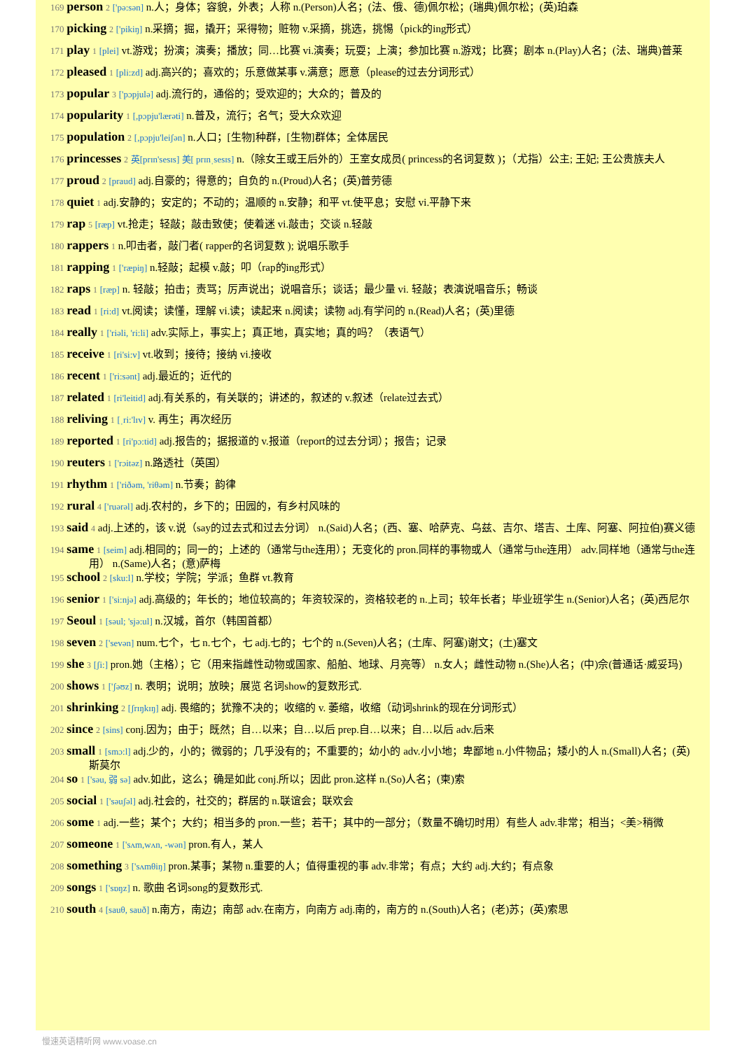169 person 2 ['pə:sən] n.人；身体；容貌，外表；人称 n.(Person)人名；(法、俄、德)佩尔松；(瑞典)佩尔松；(英)珀森
170 picking 2 ['pikiŋ] n.采摘；掘，撬开；采得物；赃物 v.采摘，挑选，挑惕（pick的ing形式）
171 play 1 [plei] vt.游戏；扮演；演奏；播放；同…比赛 vi.演奏；玩耍；上演；参加比赛 n.游戏；比赛；剧本 n.(Play)人名；(法、瑞典)普莱
172 pleased 1 [pli:zd] adj.高兴的；喜欢的；乐意做某事 v.满意；愿意（please的过去分词形式）
173 popular 3 ['pɔpjulə] adj.流行的，通俗的；受欢迎的；大众的；普及的
174 popularity 1 [,pɔpju'lærəti] n.普及，流行；名气；受大众欢迎
175 population 2 [,pɔpju'leiʃən] n.人口；[生物]种群，[生物]群体；全体居民
176 princesses 2 英[prɪn'sesɪs] 美[ prɪnˌsesɪs] n.（除女王或王后外的）王室女成员( princess的名词复数 )；（尤指）公主; 王妃; 王公贵族夫人
177 proud 2 [praud] adj.自豪的；得意的；自负的 n.(Proud)人名；(英)普劳德
178 quiet 1 adj.安静的；安定的；不动的；温顺的 n.安静；和平 vt.使平息；安慰 vi.平静下来
179 rap 5 [ræp] vt.抢走；轻敲；敲击致使；使着迷 vi.敲击；交谈 n.轻敲
180 rappers 1 n.叩击者，敲门者( rapper的名词复数 ); 说唱乐歌手
181 rapping 1 ['ræpiŋ] n.轻敲；起模 v.敲；叩（rap的ing形式）
182 raps 1 [ræp] n. 轻敲；拍击；责骂；厉声说出；说唱音乐；谈话；最少量 vi. 轻敲；表演说唱音乐；畅谈
183 read 1 [ri:d] vt.阅读；读懂，理解 vi.读；读起来 n.阅读；读物 adj.有学问的 n.(Read)人名；(英)里德
184 really 1 ['riəli, 'ri:li] adv.实际上，事实上；真正地，真实地；真的吗？（表语气）
185 receive 1 [ri'si:v] vt.收到；接待；接纳 vi.接收
186 recent 1 ['ri:sənt] adj.最近的；近代的
187 related 1 [ri'leitid] adj.有关系的，有关联的；讲述的，叙述的 v.叙述（relate过去式）
188 reliving 1 [ˌri:'lɪv] v. 再生；再次经历
189 reported 1 [ri'pɔ:tid] adj.报告的；据报道的 v.报道（report的过去分词）；报告；记录
190 reuters 1 ['rɔitəz] n.路透社（英国）
191 rhythm 1 ['riðəm, 'riθəm] n.节奏；韵律
192 rural 4 ['ruərəl] adj.农村的，乡下的；田园的，有乡村风味的
193 said 4 adj.上述的，该 v.说（say的过去式和过去分词） n.(Said)人名；(西、塞、哈萨克、乌兹、吉尔、塔吉、土库、阿塞、阿拉伯)赛义德
194 same 1 [seim] adj.相同的；同一的；上述的（通常与the连用）；无变化的 pron.同样的事物或人（通常与the连用） adv.同样地（通常与the连用） n.(Same)人名；(意)萨梅
195 school 2 [sku:l] n.学校；学院；学派；鱼群 vt.教育
196 senior 1 ['si:njə] adj.高级的；年长的；地位较高的；年资较深的，资格较老的 n.上司；较年长者；毕业班学生 n.(Senior)人名；(英)西尼尔
197 Seoul 1 [səul; 'sjə:ul] n.汉城，首尔（韩国首都）
198 seven 2 ['sevən] num.七个，七 n.七个，七 adj.七的；七个的 n.(Seven)人名；(土库、阿塞)谢文；(土)塞文
199 she 3 [ʃi:] pron.她（主格）；它（用来指雌性动物或国家、船舶、地球、月亮等） n.女人；雌性动物 n.(She)人名；(中)佘(普通话·威妥玛)
200 shows 1 ['ʃəʊz] n. 表明；说明；放映；展览 名词show的复数形式.
201 shrinking 2 [ʃrɪŋkɪŋ] adj. 畏缩的；犹豫不决的；收缩的 v. 萎缩，收缩（动词shrink的现在分词形式）
202 since 2 [sins] conj.因为；由于；既然；自…以来；自…以后 prep.自…以来；自…以后 adv.后来
203 small 1 [smɔ:l] adj.少的，小的；微弱的；几乎没有的；不重要的；幼小的 adv.小小地；卑鄙地 n.小件物品；矮小的人 n.(Small)人名；(英)斯莫尔
204 so 1 ['səu, 弱 sə] adv.如此，这么；确是如此 conj.所以；因此 pron.这样 n.(So)人名；(柬)索
205 social 1 ['səuʃəl] adj.社会的，社交的；群居的 n.联谊会；联欢会
206 some 1 adj.一些；某个；大约；相当多的 pron.一些；若干；其中的一部分；（数量不确切时用）有些人 adv.非常；相当；<美>稍微
207 someone 1 ['sʌm,wʌn, -wən] pron.有人，某人
208 something 3 ['sʌmθiŋ] pron.某事；某物 n.重要的人；值得重视的事 adv.非常；有点；大约 adj.大约；有点象
209 songs 1 ['sɒŋz] n. 歌曲 名词song的复数形式.
210 south 4 [sauθ, sauð] n.南方，南边；南部 adv.在南方，向南方 adj.南的，南方的 n.(South)人名；(老)苏；(英)索思
慢速英语精听网 www.voase.cn